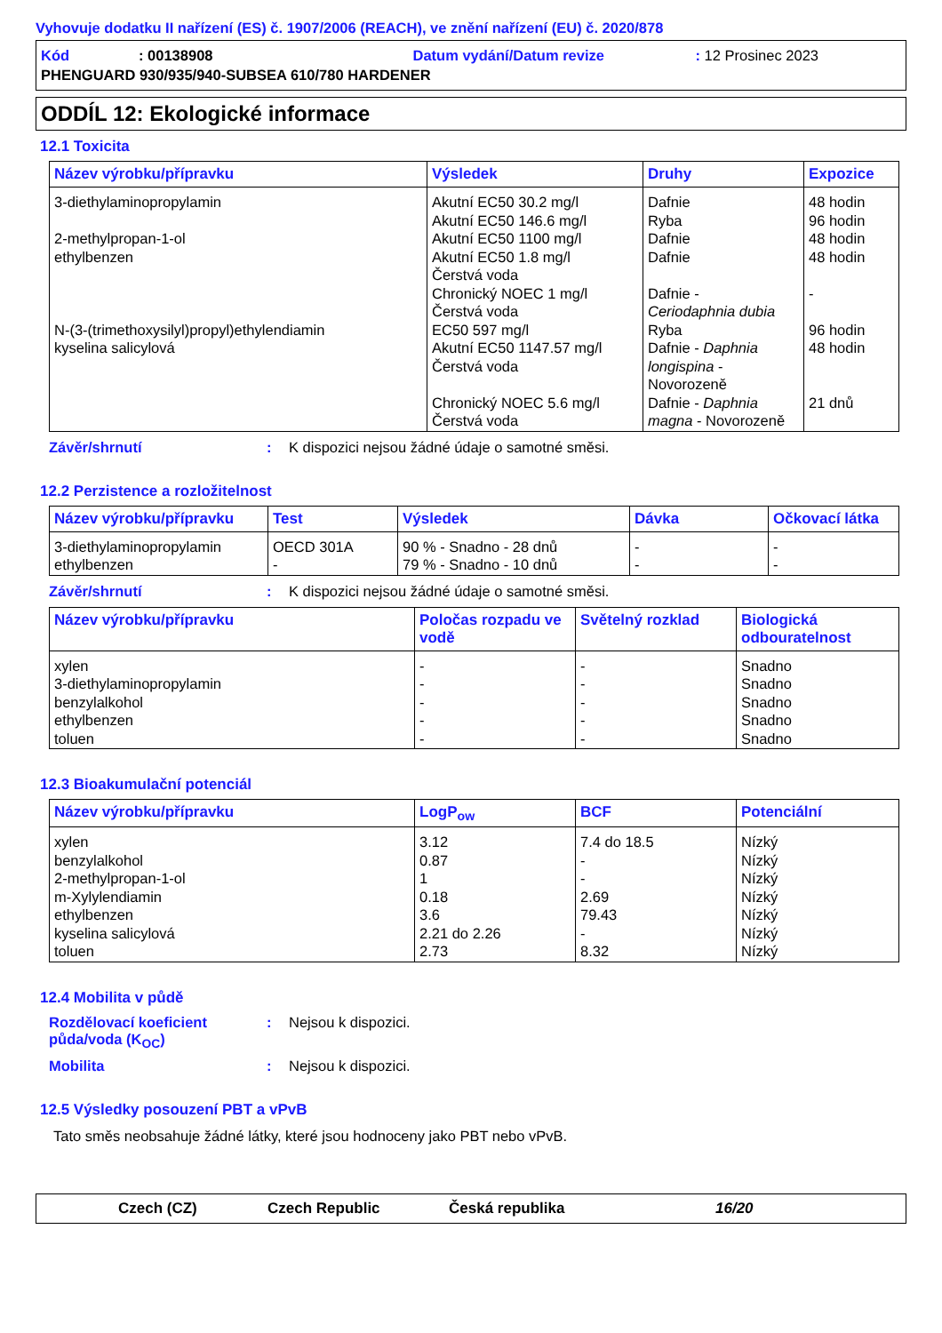Vyhovuje dodatku II nařízení (ES) č. 1907/2006 (REACH), ve znění nařízení (EU) č. 2020/878
Kód: 00138908 Datum vydání/Datum revize: 12 Prosinec 2023
PHENGUARD 930/935/940-SUBSEA 610/780 HARDENER
ODDÍL 12: Ekologické informace
12.1 Toxicita
| Název výrobku/přípravku | Výsledek | Druhy | Expozice |
| --- | --- | --- | --- |
| 3-diethylaminopropylamin 2-methylpropan-1-ol ethylbenzen N-(3-(trimethoxysilyl)propyl)ethylendiamin kyselina salicylová | Akutní EC50 30.2 mg/l Akutní EC50 146.6 mg/l Akutní EC50 1100 mg/l Akutní EC50 1.8 mg/l Čerstvá voda Chronický NOEC 1 mg/l Čerstvá voda EC50 597 mg/l Akutní EC50 1147.57 mg/l Čerstvá voda Chronický NOEC 5.6 mg/l Čerstvá voda | Dafnie Ryba Dafnie Dafnie Dafnie - Ceriodaphnia dubia Ryba Dafnie - Daphnia longispina - Novorozeně Dafnie - Daphnia magna - Novorozeně | 48 hodin 96 hodin 48 hodin 48 hodin - 96 hodin 48 hodin 21 dnů |
Závěr/shrnutí: K dispozici nejsou žádné údaje o samotné směsi.
12.2 Perzistence a rozložitelnost
| Název výrobku/přípravku | Test | Výsledek | Dávka | Očkovací látka |
| --- | --- | --- | --- | --- |
| 3-diethylaminopropylamin ethylbenzen | OECD 301A - | 90 % - Snadno - 28 dnů 79 % - Snadno - 10 dnů | - - | - - |
Závěr/shrnutí: K dispozici nejsou žádné údaje o samotné směsi.
| Název výrobku/přípravku | Poločas rozpadu ve vodě | Světelný rozklad | Biologická odbouratelnost |
| --- | --- | --- | --- |
| xylen 3-diethylaminopropylamin benzylalkohol ethylbenzen toluen | - - - - - | - - - - - | Snadno Snadno Snadno Snadno Snadno |
12.3 Bioakumulační potenciál
| Název výrobku/přípravku | LogP<sub>ow</sub> | BCF | Potenciální |
| --- | --- | --- | --- |
| xylen benzylalkohol 2-methylpropan-1-ol m-Xylylendiamin ethylbenzen kyselina salicylová toluen | 3.12 0.87 1 0.18 3.6 2.21 do 2.26 2.73 | 7.4 do 18.5 - - 2.69 79.43 - 8.32 | Nízký Nízký Nízký Nízký Nízký Nízký Nízký |
12.4 Mobilita v půdě
Rozdělovací koeficient půda/voda (K<sub>OC</sub>): Nejsou k dispozici.
Mobilita: Nejsou k dispozici.
12.5 Výsledky posouzení PBT a vPvB
Tato směs neobsahuje žádné látky, které jsou hodnoceny jako PBT nebo vPvB.
Czech (CZ) Czech Republic Česká republika 16/20